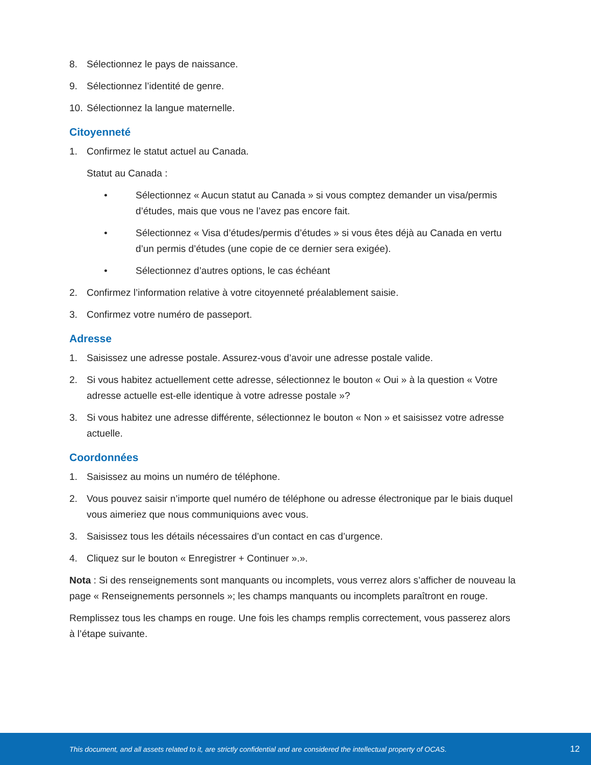8. Sélectionnez le pays de naissance.
9. Sélectionnez l’identité de genre.
10. Sélectionnez la langue maternelle.
Citoyenneté
1. Confirmez le statut actuel au Canada.
Statut au Canada :
• Sélectionnez « Aucun statut au Canada » si vous comptez demander un visa/permis d’études, mais que vous ne l’avez pas encore fait.
• Sélectionnez « Visa d’études/permis d’études » si vous êtes déjà au Canada en vertu d’un permis d’études (une copie de ce dernier sera exigée).
• Sélectionnez d’autres options, le cas échéant
2. Confirmez l’information relative à votre citoyenneté préalablement saisie.
3. Confirmez votre numéro de passeport.
Adresse
1. Saisissez une adresse postale. Assurez-vous d’avoir une adresse postale valide.
2. Si vous habitez actuellement cette adresse, sélectionnez le bouton « Oui » à la question « Votre adresse actuelle est-elle identique à votre adresse postale »?
3. Si vous habitez une adresse différente, sélectionnez le bouton « Non » et saisissez votre adresse actuelle.
Coordonnées
1. Saisissez au moins un numéro de téléphone.
2. Vous pouvez saisir n’importe quel numéro de téléphone ou adresse électronique par le biais duquel vous aimeriez que nous communiquions avec vous.
3. Saisissez tous les détails nécessaires d’un contact en cas d’urgence.
4. Cliquez sur le bouton « Enregistrer + Continuer ».».
Nota : Si des renseignements sont manquants ou incomplets, vous verrez alors s’afficher de nouveau la page « Renseignements personnels »; les champs manquants ou incomplets paraîtront en rouge.
Remplissez tous les champs en rouge. Une fois les champs remplis correctement, vous passerez alors à l’étape suivante.
This document, and all assets related to it, are strictly confidential and are considered the intellectual property of OCAS. 12